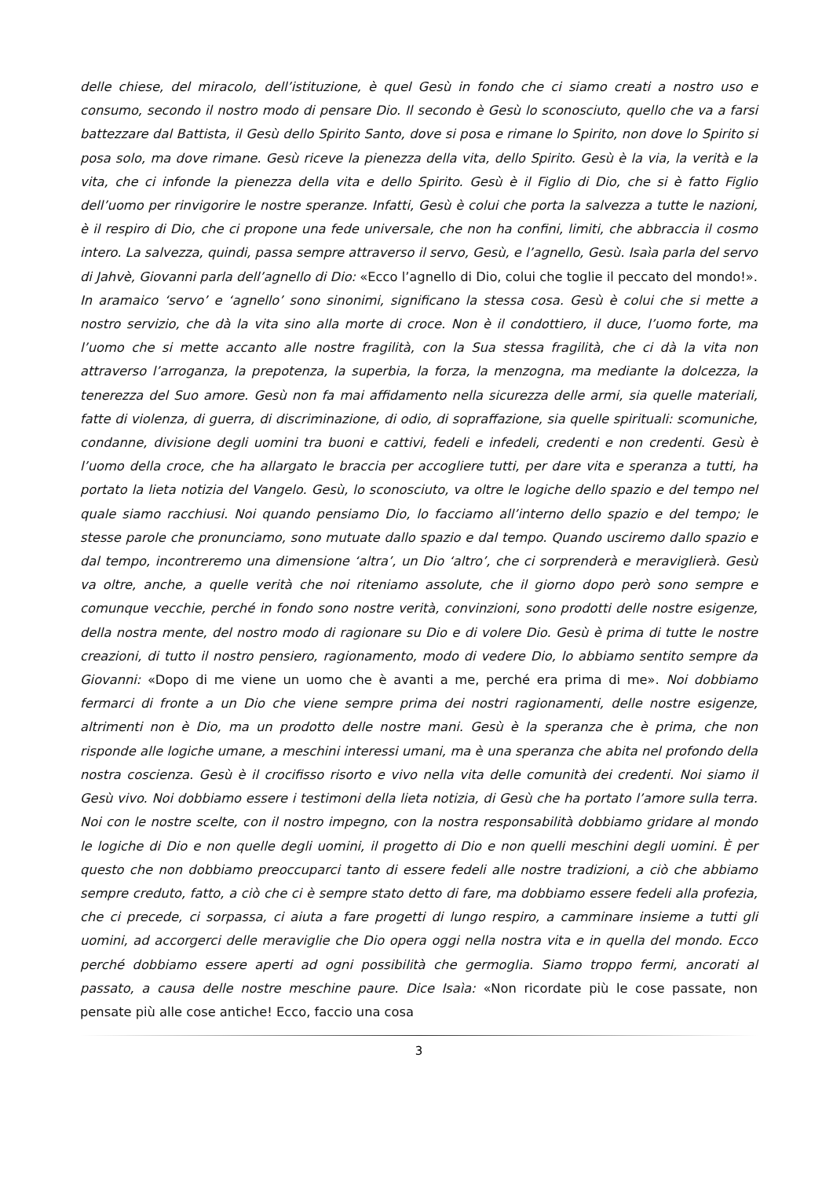delle chiese, del miracolo, dell’istituzione, è quel Gesù in fondo che ci siamo creati a nostro uso e consumo, secondo il nostro modo di pensare Dio. Il secondo è Gesù lo sconosciuto, quello che va a farsi battezzare dal Battista, il Gesù dello Spirito Santo, dove si posa e rimane lo Spirito, non dove lo Spirito si posa solo, ma dove rimane. Gesù riceve la pienezza della vita, dello Spirito. Gesù è la via, la verità e la vita, che ci infonde la pienezza della vita e dello Spirito. Gesù è il Figlio di Dio, che si è fatto Figlio dell’uomo per rinvigorire le nostre speranze. Infatti, Gesù è colui che porta la salvezza a tutte le nazioni, è il respiro di Dio, che ci propone una fede universale, che non ha confini, limiti, che abbraccia il cosmo intero. La salvezza, quindi, passa sempre attraverso il servo, Gesù, e l’agnello, Gesù. Isaìa parla del servo di Jahvè, Giovanni parla dell’agnello di Dio: «Ecco l’agnello di Dio, colui che toglie il peccato del mondo!». In aramaico ‘servo’ e ‘agnello’ sono sinonimi, significano la stessa cosa. Gesù è colui che si mette a nostro servizio, che dà la vita sino alla morte di croce. Non è il condottiero, il duce, l’uomo forte, ma l’uomo che si mette accanto alle nostre fragilità, con la Sua stessa fragilità, che ci dà la vita non attraverso l’arroganza, la prepotenza, la superbia, la forza, la menzogna, ma mediante la dolcezza, la tenerezza del Suo amore. Gesù non fa mai affidamento nella sicurezza delle armi, sia quelle materiali, fatte di violenza, di guerra, di discriminazione, di odio, di sopraffazione, sia quelle spirituali: scomuniche, condanne, divisione degli uomini tra buoni e cattivi, fedeli e infedeli, credenti e non credenti. Gesù è l’uomo della croce, che ha allargato le braccia per accogliere tutti, per dare vita e speranza a tutti, ha portato la lieta notizia del Vangelo. Gesù, lo sconosciuto, va oltre le logiche dello spazio e del tempo nel quale siamo racchiusi. Noi quando pensiamo Dio, lo facciamo all’interno dello spazio e del tempo; le stesse parole che pronunciamo, sono mutuate dallo spazio e dal tempo. Quando usciremo dallo spazio e dal tempo, incontreremo una dimensione ‘altra’, un Dio ‘altro’, che ci sorprenderà e meraviglierà. Gesù va oltre, anche, a quelle verità che noi riteniamo assolute, che il giorno dopo però sono sempre e comunque vecchie, perché in fondo sono nostre verità, convinzioni, sono prodotti delle nostre esigenze, della nostra mente, del nostro modo di ragionare su Dio e di volere Dio. Gesù è prima di tutte le nostre creazioni, di tutto il nostro pensiero, ragionamento, modo di vedere Dio, lo abbiamo sentito sempre da Giovanni: «Dopo di me viene un uomo che è avanti a me, perché era prima di me». Noi dobbiamo fermarci di fronte a un Dio che viene sempre prima dei nostri ragionamenti, delle nostre esigenze, altrimenti non è Dio, ma un prodotto delle nostre mani. Gesù è la speranza che è prima, che non risponde alle logiche umane, a meschini interessi umani, ma è una speranza che abita nel profondo della nostra coscienza. Gesù è il crocifisso risorto e vivo nella vita delle comunità dei credenti. Noi siamo il Gesù vivo. Noi dobbiamo essere i testimoni della lieta notizia, di Gesù che ha portato l’amore sulla terra. Noi con le nostre scelte, con il nostro impegno, con la nostra responsabilità dobbiamo gridare al mondo le logiche di Dio e non quelle degli uomini, il progetto di Dio e non quelli meschini degli uomini. È per questo che non dobbiamo preoccuparci tanto di essere fedeli alle nostre tradizioni, a ciò che abbiamo sempre creduto, fatto, a ciò che ci è sempre stato detto di fare, ma dobbiamo essere fedeli alla profezia, che ci precede, ci sorpassa, ci aiuta a fare progetti di lungo respiro, a camminare insieme a tutti gli uomini, ad accorgerci delle meraviglie che Dio opera oggi nella nostra vita e in quella del mondo. Ecco perché dobbiamo essere aperti ad ogni possibilità che germoglia. Siamo troppo fermi, ancorati al passato, a causa delle nostre meschine paure. Dice Isaìa: «Non ricordate più le cose passate, non pensate più alle cose antiche! Ecco, faccio una cosa
3